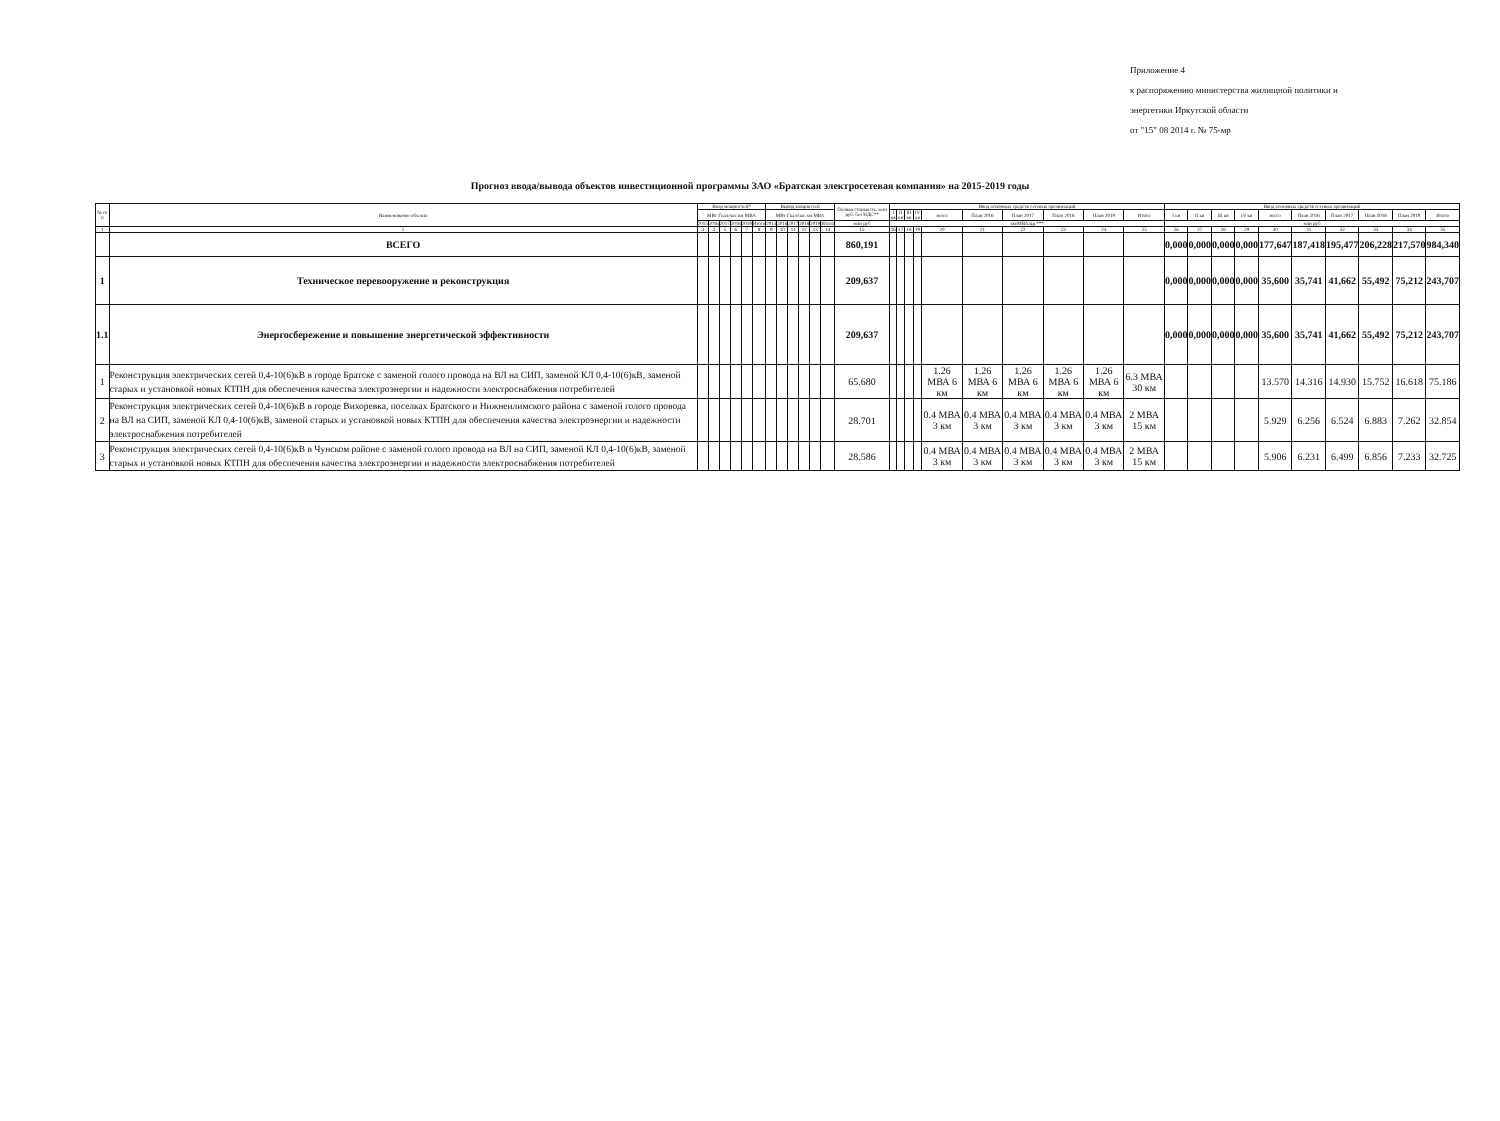Приложение 4
к распоряжению министерства жилищной политики и
энергетики Иркутской области
от "15" 08 2014 г. № 75-мр
Прогноз ввода/вывода объектов инвестиционной программы ЗАО «Братская электросетевая компания» на 2015-2019 годы
| № п/п | Наименование объекта | Ввод мощностей* | | | | | | Вывод мощностей | | | | | | Полная стоимость, млн руб. без НДС** | Ввод основных средств сетевых организаций | | | | | | | | | | Ввод основных средств сетевых организаций | | | | | | | | | |
| --- | --- | --- | --- | --- | --- | --- | --- | --- | --- | --- | --- | --- | --- | --- | --- | --- | --- | --- | --- | --- | --- | --- | --- | --- | --- | --- | --- | --- | --- | --- | --- | --- | --- | --- |
| | | МВт Гкал/час км МВА | | | | | | МВт Гкал/час км МВА | | | | | | | I кв | II кв | III кв | IV кв | всего | План 2016 | План 2017 | План 2018 | План 2019 | Итого | I кв | II кв | III кв | IV кв | всего | План 2016 | План 2017 | План 2018 | План 2019 | Итого |
| | | 2015 | 2016 | 2017 | 2018 | 2019 | Итого | 2015 | 2016 | 2017 | 2018 | 2019 | Итого | млн руб | км/МВА/др.*** | | | | | | | | | | млн руб | | | | | | | | | |
| 1 | 2 | 3 | 4 | 5 | 6 | 7 | 8 | 9 | 10 | 11 | 12 | 13 | 14 | 15 | 16 | 17 | 18 | 19 | 20 | 21 | 22 | 23 | 24 | 25 | 26 | 27 | 28 | 29 | 30 | 31 | 32 | 33 | 34 | 35 |
| | ВСЕГО | | | | | | | | | | | | | 860,191 | | | | | | | | | | | 0,000 | 0,000 | 0,000 | 0,000 | 177,647 | 187,418 | 195,477 | 206,228 | 217,570 | 984,340 |
| 1 | Техническое перевооружение и реконструкция | | | | | | | | | | | | | 209,637 | | | | | | | | | | | 0,000 | 0,000 | 0,000 | 0,000 | 35,600 | 35,741 | 41,662 | 55,492 | 75,212 | 243,707 |
| 1.1 | Энергосбережение и повышение энергетической эффективности | | | | | | | | | | | | | 209,637 | | | | | | | | | | | 0,000 | 0,000 | 0,000 | 0,000 | 35,600 | 35,741 | 41,662 | 55,492 | 75,212 | 243,707 |
| 1 | Реконструкция электрических сетей 0,4-10(6)кВ в городе Братске с заменой голого провода на ВЛ на СИП, заменой КЛ 0,4-10(6)кВ, заменой старых и установкой новых КТПН для обеспечения качества электроэнергии и надежности электроснабжения потребителей | | | | | | | | | | | | | 65.680 | | | | | 1.26 МВА 6 км | 1.26 МВА 6 км | 1.26 МВА 6 км | 1.26 МВА 6 км | 1.26 МВА 6 км | 6.3 МВА 30 км | | | | | 13.570 | 14.316 | 14.930 | 15.752 | 16.618 | 75.186 |
| 2 | Реконструкция электрических сетей 0,4-10(6)кВ в городе Вихоревка, поселках Братского и Нижнеилимского района с заменой голого провода на ВЛ на СИП, заменой КЛ 0,4-10(6)кВ, заменой старых и установкой новых КТПН для обеспечения качества электроэнергии и надежности электроснабжения потребителей | | | | | | | | | | | | | 28.701 | | | | | 0.4 МВА 3 км | 0.4 МВА 3 км | 0.4 МВА 3 км | 0.4 МВА 3 км | 0.4 МВА 3 км | 2 МВА 15 км | | | | | 5.929 | 6.256 | 6.524 | 6.883 | 7.262 | 32.854 |
| 3 | Реконструкция электрических сетей 0,4-10(6)кВ в Чунском районе с заменой голого провода на ВЛ на СИП, заменой КЛ 0,4-10(6)кВ, заменой старых и установкой новых КТПН для обеспечения качества электроэнергии и надежности электроснабжения потребителей | | | | | | | | | | | | | 28.586 | | | | | 0.4 МВА 3 км | 0.4 МВА 3 км | 0.4 МВА 3 км | 0.4 МВА 3 км | 0.4 МВА 3 км | 2 МВА 15 км | | | | | 5.906 | 6.231 | 6.499 | 6.856 | 7.233 | 32.725 |